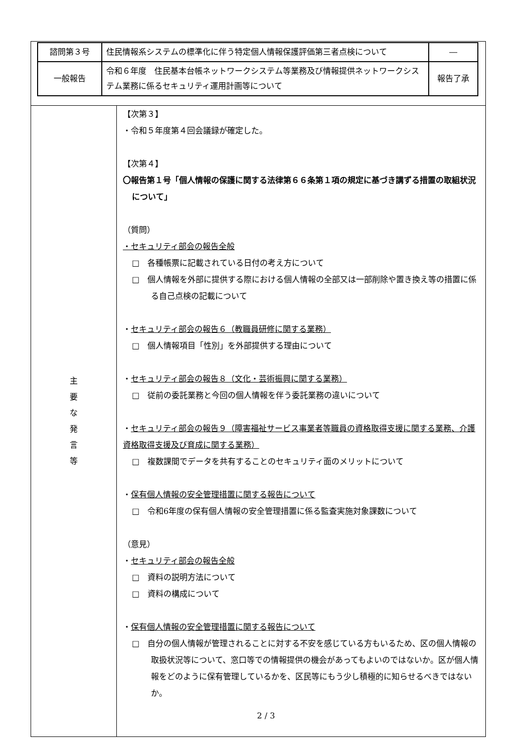| 諮問第３号 | 住民情報系システムの標準化に伴う特定個人情報保護評価第三者点検について | ― |
| 一般報告 | 令和６年度 住民基本台帳ネットワークシステム等業務及び情報提供ネットワークシステム業務に係るセキュリティ運用計画等について | 報告了承 |
主 要 な 発 言 等
【次第３】
・令和５年度第４回会議録が確定した。
【次第４】
〇報告第１号「個人情報の保護に関する法律第６６条第１項の規定に基づき講ずる措置の取組状況について」
（質問）
・セキュリティ部会の報告全般
□　各種帳票に記載されている日付の考え方について
□　個人情報を外部に提供する際における個人情報の全部又は一部削除や置き換え等の措置に係る自己点検の記載について
・セキュリティ部会の報告６（教職員研修に関する業務）
□　個人情報項目「性別」を外部提供する理由について
・セキュリティ部会の報告８（文化・芸術振興に関する業務）
□　従前の委託業務と今回の個人情報を伴う委託業務の違いについて
・セキュリティ部会の報告９（障害福祉サービス事業者等職員の資格取得支援に関する業務、介護資格取得支援及び育成に関する業務）
□　複数課間でデータを共有することのセキュリティ面のメリットについて
・保有個人情報の安全管理措置に関する報告について
□　令和6年度の保有個人情報の安全管理措置に係る監査実施対象課数について
（意見）
・セキュリティ部会の報告全般
□　資料の説明方法について
□　資料の構成について
・保有個人情報の安全管理措置に関する報告について
□　自分の個人情報が管理されることに対する不安を感じている方もいるため、区の個人情報の取扱状況等について、窓口等での情報提供の機会があってもよいのではないか。区が個人情報をどのように保有管理しているかを、区民等にもう少し積極的に知らせるべきではないか。
2 / 3